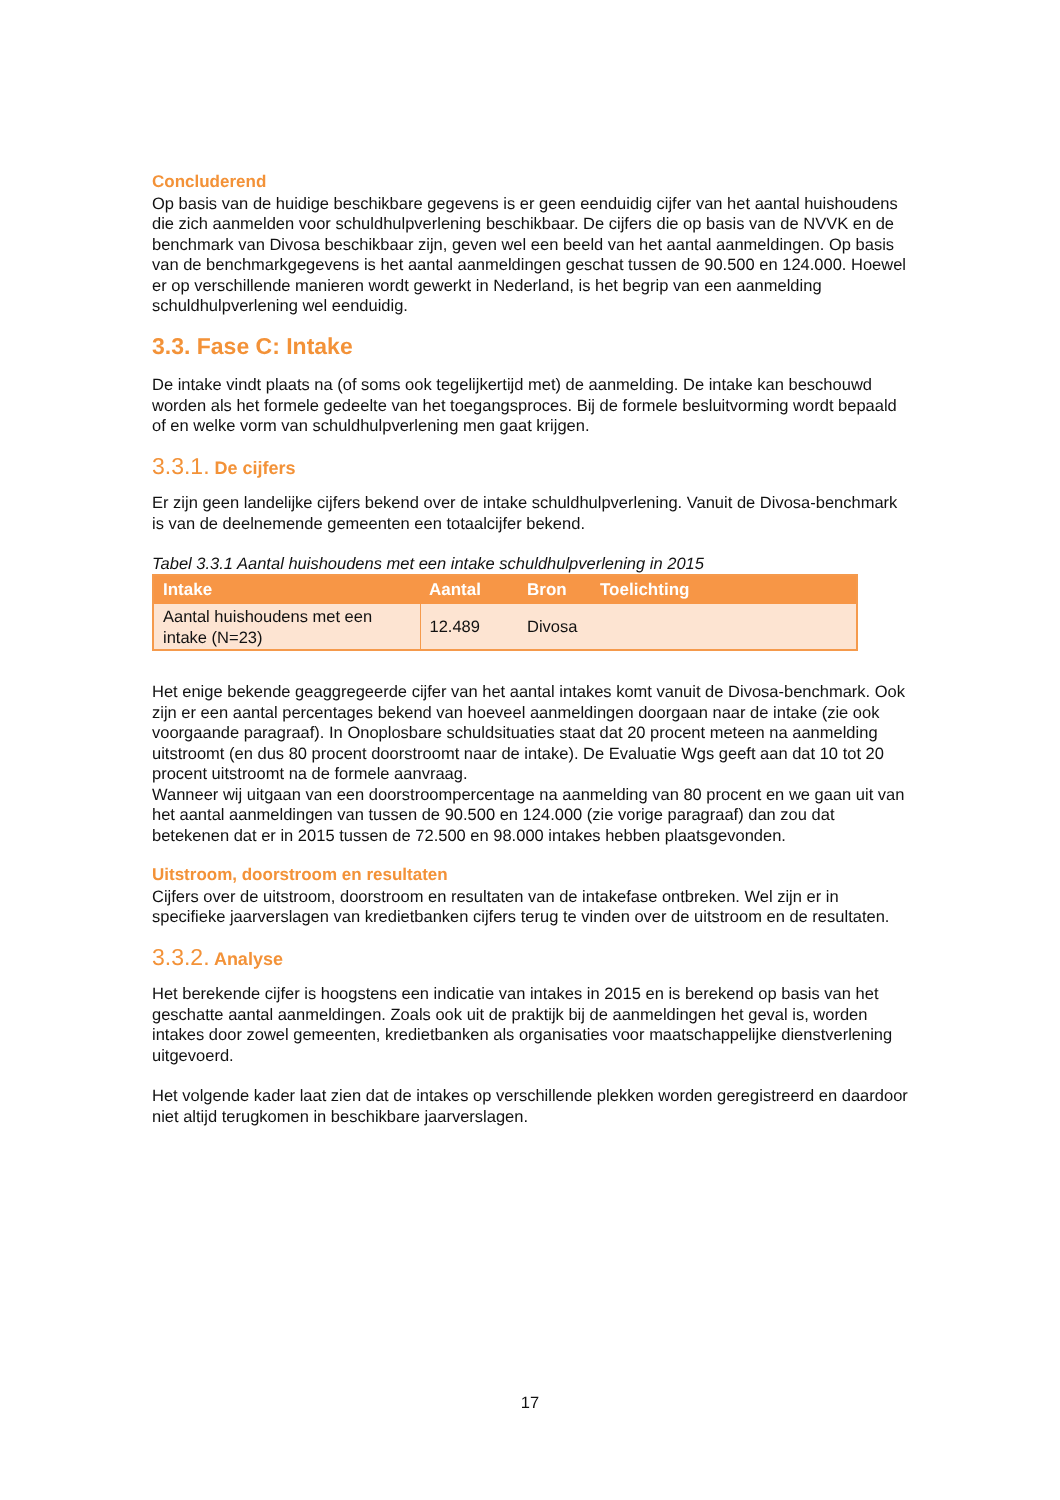Concluderend
Op basis van de huidige beschikbare gegevens is er geen eenduidig cijfer van het aantal huishoudens die zich aanmelden voor schuldhulpverlening beschikbaar. De cijfers die op basis van de NVVK en de benchmark van Divosa beschikbaar zijn, geven wel een beeld van het aantal aanmeldingen. Op basis van de benchmarkgegevens is het aantal aanmeldingen geschat tussen de 90.500 en 124.000. Hoewel er op verschillende manieren wordt gewerkt in Nederland, is het begrip van een aanmelding schuldhulpverlening wel eenduidig.
3.3. Fase C: Intake
De intake vindt plaats na (of soms ook tegelijkertijd met) de aanmelding. De intake kan beschouwd worden als het formele gedeelte van het toegangsproces. Bij de formele besluitvorming wordt bepaald of en welke vorm van schuldhulpverlening men gaat krijgen.
3.3.1. De cijfers
Er zijn geen landelijke cijfers bekend over de intake schuldhulpverlening. Vanuit de Divosa-benchmark is van de deelnemende gemeenten een totaalcijfer bekend.
Tabel 3.3.1 Aantal huishoudens met een intake schuldhulpverlening in 2015
| Intake | Aantal | Bron | Toelichting |
| --- | --- | --- | --- |
| Aantal huishoudens met een intake (N=23) | 12.489 | Divosa | |
Het enige bekende geaggregeerde cijfer van het aantal intakes komt vanuit de Divosa-benchmark. Ook zijn er een aantal percentages bekend van hoeveel aanmeldingen doorgaan naar de intake (zie ook voorgaande paragraaf). In Onoplosbare schuldsituaties staat dat 20 procent meteen na aanmelding uitstroomt (en dus 80 procent doorstroomt naar de intake). De Evaluatie Wgs geeft aan dat 10 tot 20 procent uitstroomt na de formele aanvraag.
Wanneer wij uitgaan van een doorstroompercentage na aanmelding van 80 procent en we gaan uit van het aantal aanmeldingen van tussen de 90.500 en 124.000 (zie vorige paragraaf) dan zou dat betekenen dat er in 2015 tussen de 72.500 en 98.000 intakes hebben plaatsgevonden.
Uitstroom, doorstroom en resultaten
Cijfers over de uitstroom, doorstroom en resultaten van de intakefase ontbreken. Wel zijn er in specifieke jaarverslagen van kredietbanken cijfers terug te vinden over de uitstroom en de resultaten.
3.3.2. Analyse
Het berekende cijfer is hoogstens een indicatie van intakes in 2015 en is berekend op basis van het geschatte aantal aanmeldingen. Zoals ook uit de praktijk bij de aanmeldingen het geval is, worden intakes door zowel gemeenten, kredietbanken als organisaties voor maatschappelijke dienstverlening uitgevoerd.
Het volgende kader laat zien dat de intakes op verschillende plekken worden geregistreerd en daardoor niet altijd terugkomen in beschikbare jaarverslagen.
17